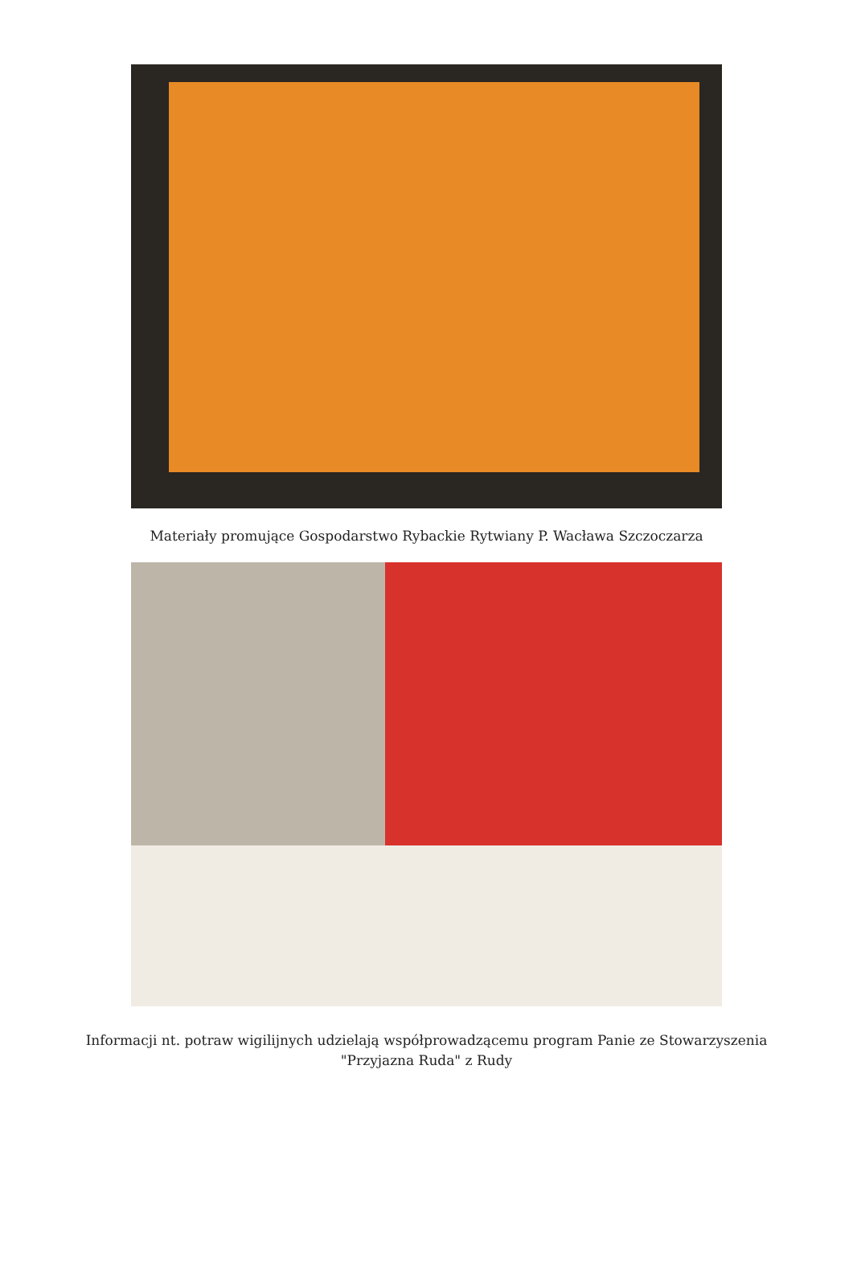Materiały promujące Gospodarstwo Rybackie Rytwiany P. Wacława Szczoczarza
Informacji nt. potraw wigilijnych udzielają współprowadzącemu program Panie ze Stowarzyszenia
"Przyjazna Ruda" z Rudy